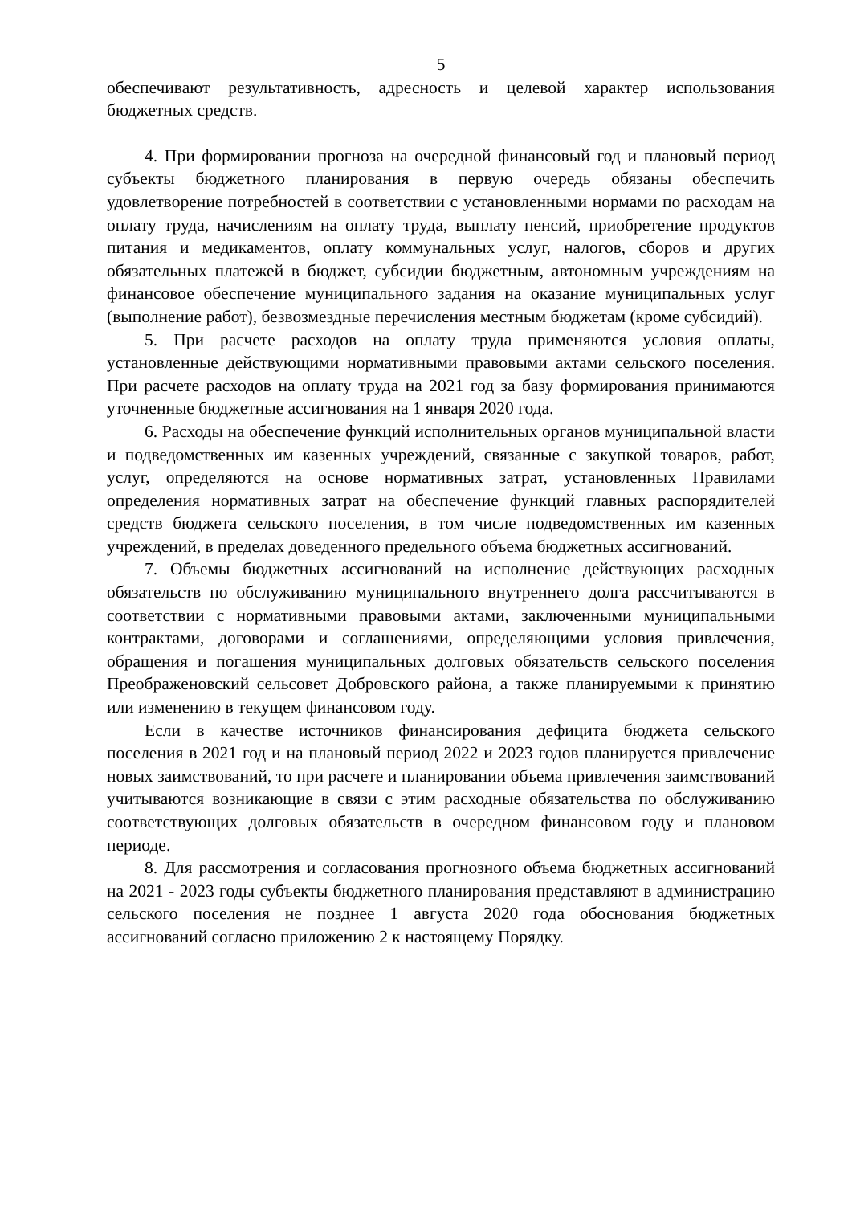5
обеспечивают результативность, адресность и целевой характер использования бюджетных средств.
4. При формировании прогноза на очередной финансовый год и плановый период субъекты бюджетного планирования в первую очередь обязаны обеспечить удовлетворение потребностей в соответствии с установленными нормами по расходам на оплату труда, начислениям на оплату труда, выплату пенсий, приобретение продуктов питания и медикаментов, оплату коммунальных услуг, налогов, сборов и других обязательных платежей в бюджет, субсидии бюджетным, автономным учреждениям на финансовое обеспечение муниципального задания на оказание муниципальных услуг (выполнение работ), безвозмездные перечисления местным бюджетам (кроме субсидий).
5. При расчете расходов на оплату труда применяются условия оплаты, установленные действующими нормативными правовыми актами сельского поселения. При расчете расходов на оплату труда на 2021 год за базу формирования принимаются уточненные бюджетные ассигнования на 1 января 2020 года.
6. Расходы на обеспечение функций исполнительных органов муниципальной власти и подведомственных им казенных учреждений, связанные с закупкой товаров, работ, услуг, определяются на основе нормативных затрат, установленных Правилами определения нормативных затрат на обеспечение функций главных распорядителей средств бюджета сельского поселения, в том числе подведомственных им казенных учреждений, в пределах доведенного предельного объема бюджетных ассигнований.
7. Объемы бюджетных ассигнований на исполнение действующих расходных обязательств по обслуживанию муниципального внутреннего долга рассчитываются в соответствии с нормативными правовыми актами, заключенными муниципальными контрактами, договорами и соглашениями, определяющими условия привлечения, обращения и погашения муниципальных долговых обязательств сельского поселения Преображеновский сельсовет Добровского района, а также планируемыми к принятию или изменению в текущем финансовом году.
Если в качестве источников финансирования дефицита бюджета сельского поселения в 2021 год и на плановый период 2022 и 2023 годов планируется привлечение новых заимствований, то при расчете и планировании объема привлечения заимствований учитываются возникающие в связи с этим расходные обязательства по обслуживанию соответствующих долговых обязательств в очередном финансовом году и плановом периоде.
8. Для рассмотрения и согласования прогнозного объема бюджетных ассигнований на 2021 - 2023 годы субъекты бюджетного планирования представляют в администрацию сельского поселения не позднее 1 августа 2020 года обоснования бюджетных ассигнований согласно приложению 2 к настоящему Порядку.